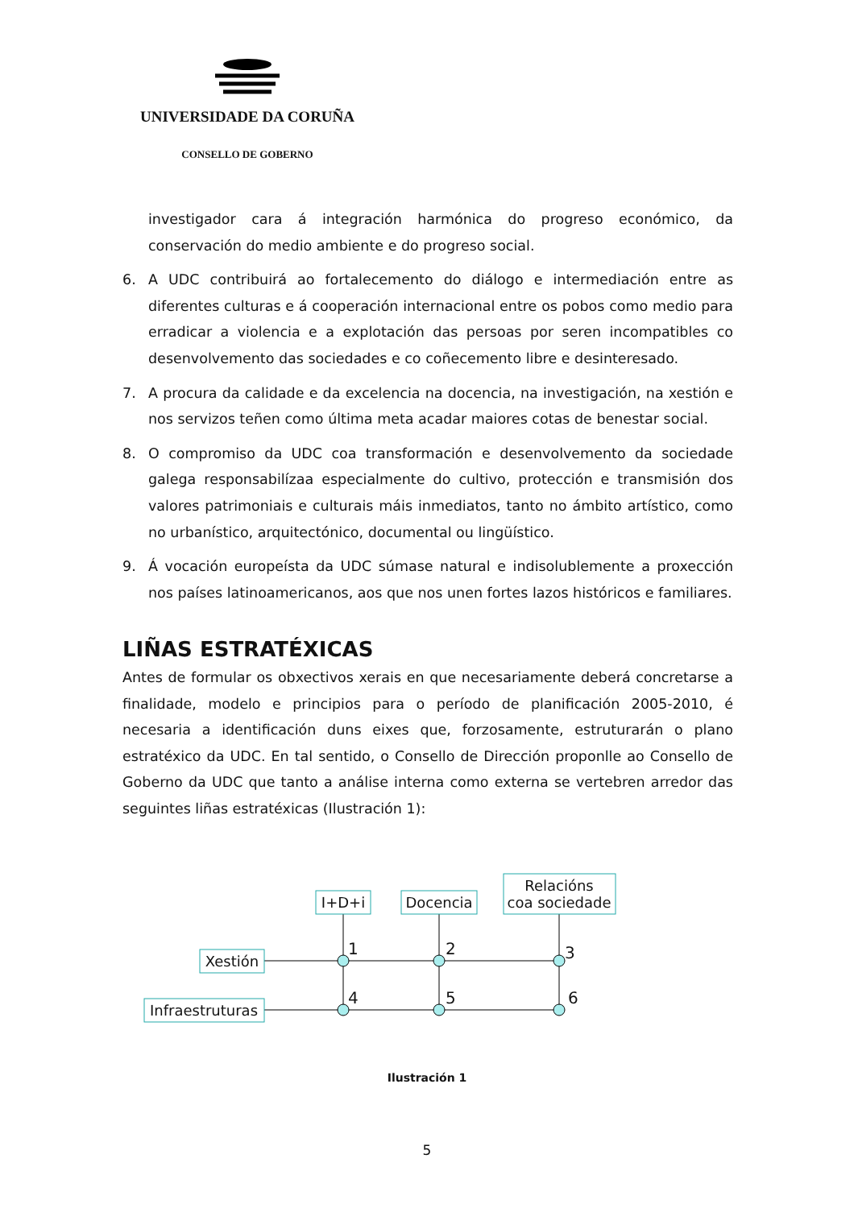UNIVERSIDADE DA CORUÑA
CONSELLO DE GOBERNO
investigador cara á integración harmónica do progreso económico, da conservación do medio ambiente e do progreso social.
6. A UDC contribuirá ao fortalecemento do diálogo e intermediación entre as diferentes culturas e á cooperación internacional entre os pobos como medio para erradicar a violencia e a explotación das persoas por seren incompatibles co desenvolvemento das sociedades e co coñecemento libre e desinteresado.
7. A procura da calidade e da excelencia na docencia, na investigación, na xestión e nos servizos teñen como última meta acadar maiores cotas de benestar social.
8. O compromiso da UDC coa transformación e desenvolvemento da sociedade galega responsabilízaa especialmente do cultivo, protección e transmisión dos valores patrimoniais e culturais máis inmediatos, tanto no ámbito artístico, como no urbanístico, arquitectónico, documental ou lingüístico.
9. Á vocación europeísta da UDC súmase natural e indisolublemente a proxección nos países latinoamericanos, aos que nos unen fortes lazos históricos e familiares.
LIÑAS ESTRATÉXICAS
Antes de formular os obxectivos xerais en que necesariamente deberá concretarse a finalidade, modelo e principios para o período de planificación 2005-2010, é necesaria a identificación duns eixes que, forzosamente, estruturarán o plano estratéxico da UDC. En tal sentido, o Consello de Dirección proponlle ao Consello de Goberno da UDC que tanto a análise interna como externa se vertebren arredor das seguintes liñas estratéxicas (Ilustración 1):
I+D+i
Docencia
Relacións
coa sociedade
Xestión
Infraestruturas
1
2
3
4
5
6
Ilustración 1
5